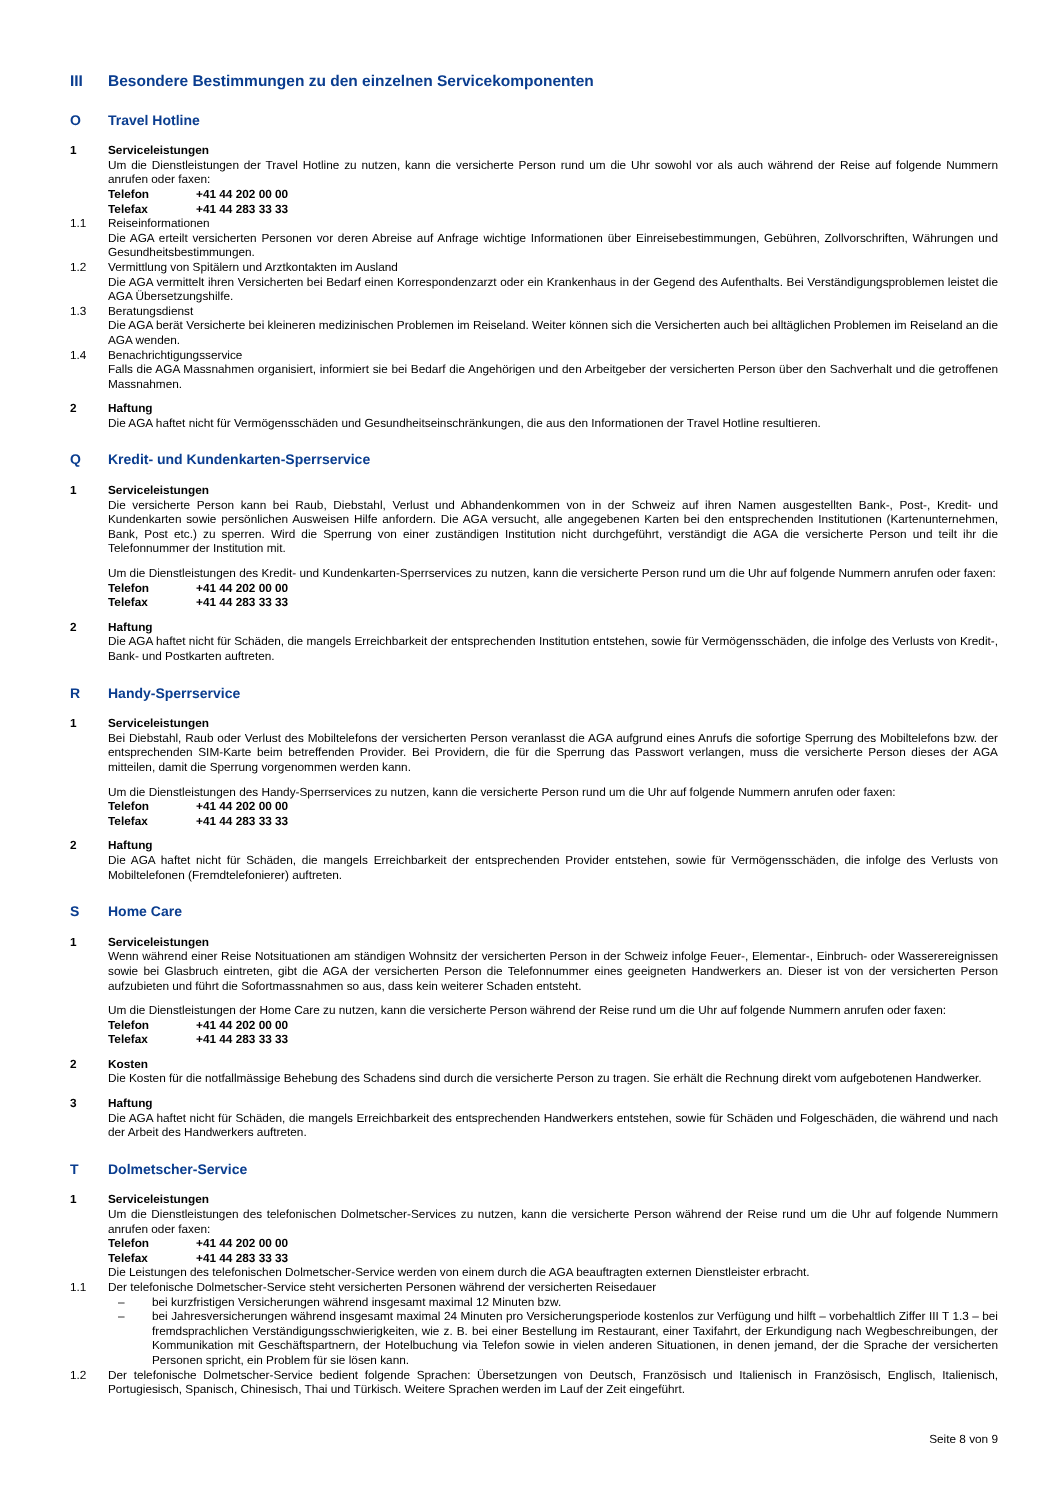III Besondere Bestimmungen zu den einzelnen Servicekomponenten
O Travel Hotline
1 Serviceleistungen
Um die Dienstleistungen der Travel Hotline zu nutzen, kann die versicherte Person rund um die Uhr sowohl vor als auch während der Reise auf folgende Nummern anrufen oder faxen:
Telefon +41 44 202 00 00
Telefax +41 44 283 33 33
1.1 Reiseinformationen
Die AGA erteilt versicherten Personen vor deren Abreise auf Anfrage wichtige Informationen über Einreisebestimmungen, Gebühren, Zollvorschriften, Währungen und Gesundheitsbestimmungen.
1.2 Vermittlung von Spitälern und Arztkontakten im Ausland
Die AGA vermittelt ihren Versicherten bei Bedarf einen Korrespondenzarzt oder ein Krankenhaus in der Gegend des Aufenthalts. Bei Verständigungsproblemen leistet die AGA Übersetzungshilfe.
1.3 Beratungsdienst
Die AGA berät Versicherte bei kleineren medizinischen Problemen im Reiseland. Weiter können sich die Versicherten auch bei alltäglichen Problemen im Reiseland an die AGA wenden.
1.4 Benachrichtigungsservice
Falls die AGA Massnahmen organisiert, informiert sie bei Bedarf die Angehörigen und den Arbeitgeber der versicherten Person über den Sachverhalt und die getroffenen Massnahmen.
2 Haftung
Die AGA haftet nicht für Vermögensschäden und Gesundheitseinschränkungen, die aus den Informationen der Travel Hotline resultieren.
Q Kredit- und Kundenkarten-Sperrservice
1 Serviceleistungen
Die versicherte Person kann bei Raub, Diebstahl, Verlust und Abhandenkommen von in der Schweiz auf ihren Namen ausgestellten Bank-, Post-, Kredit- und Kundenkarten sowie persönlichen Ausweisen Hilfe anfordern. Die AGA versucht, alle angegebenen Karten bei den entsprechenden Institutionen (Kartenunternehmen, Bank, Post etc.) zu sperren. Wird die Sperrung von einer zuständigen Institution nicht durchgeführt, verständigt die AGA die versicherte Person und teilt ihr die Telefonnummer der Institution mit.
Um die Dienstleistungen des Kredit- und Kundenkarten-Sperrservices zu nutzen, kann die versicherte Person rund um die Uhr auf folgende Nummern anrufen oder faxen:
Telefon +41 44 202 00 00
Telefax +41 44 283 33 33
2 Haftung
Die AGA haftet nicht für Schäden, die mangels Erreichbarkeit der entsprechenden Institution entstehen, sowie für Vermögensschäden, die infolge des Verlusts von Kredit-, Bank- und Postkarten auftreten.
R Handy-Sperrservice
1 Serviceleistungen
Bei Diebstahl, Raub oder Verlust des Mobiltelefons der versicherten Person veranlasst die AGA aufgrund eines Anrufs die sofortige Sperrung des Mobiltelefons bzw. der entsprechenden SIM-Karte beim betreffenden Provider. Bei Providern, die für die Sperrung das Passwort verlangen, muss die versicherte Person dieses der AGA mitteilen, damit die Sperrung vorgenommen werden kann.
Um die Dienstleistungen des Handy-Sperrservices zu nutzen, kann die versicherte Person rund um die Uhr auf folgende Nummern anrufen oder faxen:
Telefon +41 44 202 00 00
Telefax +41 44 283 33 33
2 Haftung
Die AGA haftet nicht für Schäden, die mangels Erreichbarkeit der entsprechenden Provider entstehen, sowie für Vermögensschäden, die infolge des Verlusts von Mobiltelefonen (Fremdtelefonierer) auftreten.
S Home Care
1 Serviceleistungen
Wenn während einer Reise Notsituationen am ständigen Wohnsitz der versicherten Person in der Schweiz infolge Feuer-, Elementar-, Einbruch- oder Wasserereignissen sowie bei Glasbruch eintreten, gibt die AGA der versicherten Person die Telefonnummer eines geeigneten Handwerkers an. Dieser ist von der versicherten Person aufzubieten und führt die Sofortmassnahmen so aus, dass kein weiterer Schaden entsteht.
Um die Dienstleistungen der Home Care zu nutzen, kann die versicherte Person während der Reise rund um die Uhr auf folgende Nummern anrufen oder faxen:
Telefon +41 44 202 00 00
Telefax +41 44 283 33 33
2 Kosten
Die Kosten für die notfallmässige Behebung des Schadens sind durch die versicherte Person zu tragen. Sie erhält die Rechnung direkt vom aufgebotenen Handwerker.
3 Haftung
Die AGA haftet nicht für Schäden, die mangels Erreichbarkeit des entsprechenden Handwerkers entstehen, sowie für Schäden und Folgeschäden, die während und nach der Arbeit des Handwerkers auftreten.
T Dolmetscher-Service
1 Serviceleistungen
Um die Dienstleistungen des telefonischen Dolmetscher-Services zu nutzen, kann die versicherte Person während der Reise rund um die Uhr auf folgende Nummern anrufen oder faxen:
Telefon +41 44 202 00 00
Telefax +41 44 283 33 33
Die Leistungen des telefonischen Dolmetscher-Service werden von einem durch die AGA beauftragten externen Dienstleister erbracht.
1.1 Der telefonische Dolmetscher-Service steht versicherten Personen während der versicherten Reisedauer
– bei kurzfristigen Versicherungen während insgesamt maximal 12 Minuten bzw.
– bei Jahresversicherungen während insgesamt maximal 24 Minuten pro Versicherungsperiode kostenlos zur Verfügung und hilft – vorbehaltlich Ziffer III T 1.3 – bei fremdsprachlichen Verständigungsschwierigkeiten, wie z. B. bei einer Bestellung im Restaurant, einer Taxifahrt, der Erkundigung nach Wegbeschreibungen, der Kommunikation mit Geschäftspartnern, der Hotelbuchung via Telefon sowie in vielen anderen Situationen, in denen jemand, der die Sprache der versicherten Personen spricht, ein Problem für sie lösen kann.
1.2 Der telefonische Dolmetscher-Service bedient folgende Sprachen: Übersetzungen von Deutsch, Französisch und Italienisch in Französisch, Englisch, Italienisch, Portugiesisch, Spanisch, Chinesisch, Thai und Türkisch. Weitere Sprachen werden im Lauf der Zeit eingeführt.
Seite 8 von 9